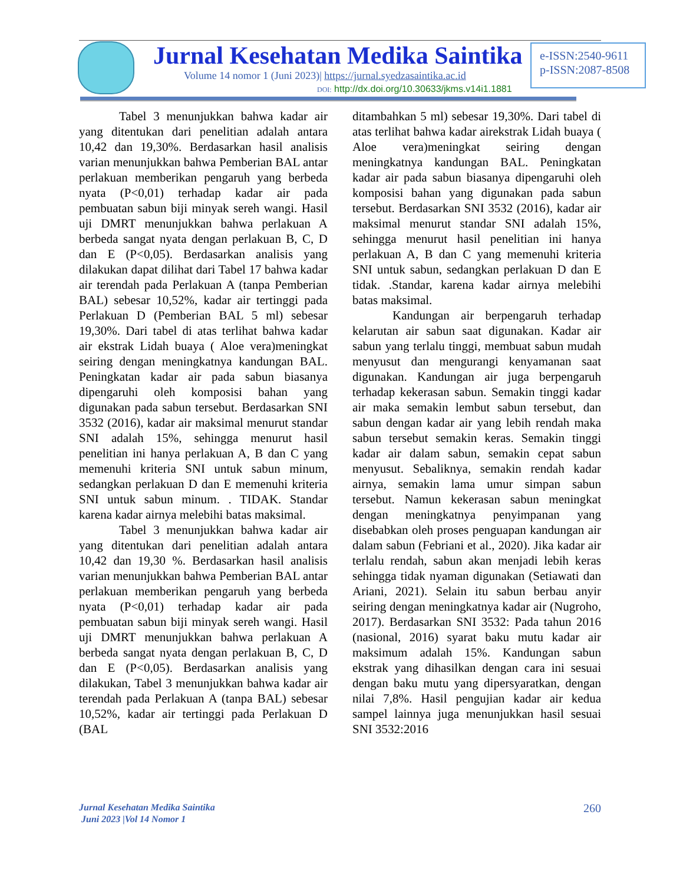Jurnal Kesehatan Medika Saintika
Volume 14 nomor 1 (Juni 2023)| https://jurnal.syedzasaintika.ac.id
DOI: http://dx.doi.org/10.30633/jkms.v14i1.1881
e-ISSN:2540-9611
p-ISSN:2087-8508
Tabel 3 menunjukkan bahwa kadar air yang ditentukan dari penelitian adalah antara 10,42 dan 19,30%. Berdasarkan hasil analisis varian menunjukkan bahwa Pemberian BAL antar perlakuan memberikan pengaruh yang berbeda nyata (P<0,01) terhadap kadar air pada pembuatan sabun biji minyak sereh wangi. Hasil uji DMRT menunjukkan bahwa perlakuan A berbeda sangat nyata dengan perlakuan B, C, D dan E (P<0,05). Berdasarkan analisis yang dilakukan dapat dilihat dari Tabel 17 bahwa kadar air terendah pada Perlakuan A (tanpa Pemberian BAL) sebesar 10,52%, kadar air tertinggi pada Perlakuan D (Pemberian BAL 5 ml) sebesar 19,30%. Dari tabel di atas terlihat bahwa kadar air ekstrak Lidah buaya ( Aloe vera)meningkat seiring dengan meningkatnya kandungan BAL. Peningkatan kadar air pada sabun biasanya dipengaruhi oleh komposisi bahan yang digunakan pada sabun tersebut. Berdasarkan SNI 3532 (2016), kadar air maksimal menurut standar SNI adalah 15%, sehingga menurut hasil penelitian ini hanya perlakuan A, B dan C yang memenuhi kriteria SNI untuk sabun minum, sedangkan perlakuan D dan E memenuhi kriteria SNI untuk sabun minum. . TIDAK. Standar karena kadar airnya melebihi batas maksimal.
Tabel 3 menunjukkan bahwa kadar air yang ditentukan dari penelitian adalah antara 10,42 dan 19,30 %. Berdasarkan hasil analisis varian menunjukkan bahwa Pemberian BAL antar perlakuan memberikan pengaruh yang berbeda nyata (P<0,01) terhadap kadar air pada pembuatan sabun biji minyak sereh wangi. Hasil uji DMRT menunjukkan bahwa perlakuan A berbeda sangat nyata dengan perlakuan B, C, D dan E (P<0,05). Berdasarkan analisis yang dilakukan, Tabel 3 menunjukkan bahwa kadar air terendah pada Perlakuan A (tanpa BAL) sebesar 10,52%, kadar air tertinggi pada Perlakuan D (BAL
ditambahkan 5 ml) sebesar 19,30%. Dari tabel di atas terlihat bahwa kadar airekstrak Lidah buaya ( Aloe vera)meningkat seiring dengan meningkatnya kandungan BAL. Peningkatan kadar air pada sabun biasanya dipengaruhi oleh komposisi bahan yang digunakan pada sabun tersebut. Berdasarkan SNI 3532 (2016), kadar air maksimal menurut standar SNI adalah 15%, sehingga menurut hasil penelitian ini hanya perlakuan A, B dan C yang memenuhi kriteria SNI untuk sabun, sedangkan perlakuan D dan E tidak. .Standar, karena kadar airnya melebihi batas maksimal.
Kandungan air berpengaruh terhadap kelarutan air sabun saat digunakan. Kadar air sabun yang terlalu tinggi, membuat sabun mudah menyusut dan mengurangi kenyamanan saat digunakan. Kandungan air juga berpengaruh terhadap kekerasan sabun. Semakin tinggi kadar air maka semakin lembut sabun tersebut, dan sabun dengan kadar air yang lebih rendah maka sabun tersebut semakin keras. Semakin tinggi kadar air dalam sabun, semakin cepat sabun menyusut. Sebaliknya, semakin rendah kadar airnya, semakin lama umur simpan sabun tersebut. Namun kekerasan sabun meningkat dengan meningkatnya penyimpanan yang disebabkan oleh proses penguapan kandungan air dalam sabun (Febriani et al., 2020). Jika kadar air terlalu rendah, sabun akan menjadi lebih keras sehingga tidak nyaman digunakan (Setiawati dan Ariani, 2021). Selain itu sabun berbau anyir seiring dengan meningkatnya kadar air (Nugroho, 2017). Berdasarkan SNI 3532: Pada tahun 2016 (nasional, 2016) syarat baku mutu kadar air maksimum adalah 15%. Kandungan sabun ekstrak yang dihasilkan dengan cara ini sesuai dengan baku mutu yang dipersyaratkan, dengan nilai 7,8%. Hasil pengujian kadar air kedua sampel lainnya juga menunjukkan hasil sesuai SNI 3532:2016
Jurnal Kesehatan Medika Saintika
Juni 2023 |Vol 14 Nomor 1 260